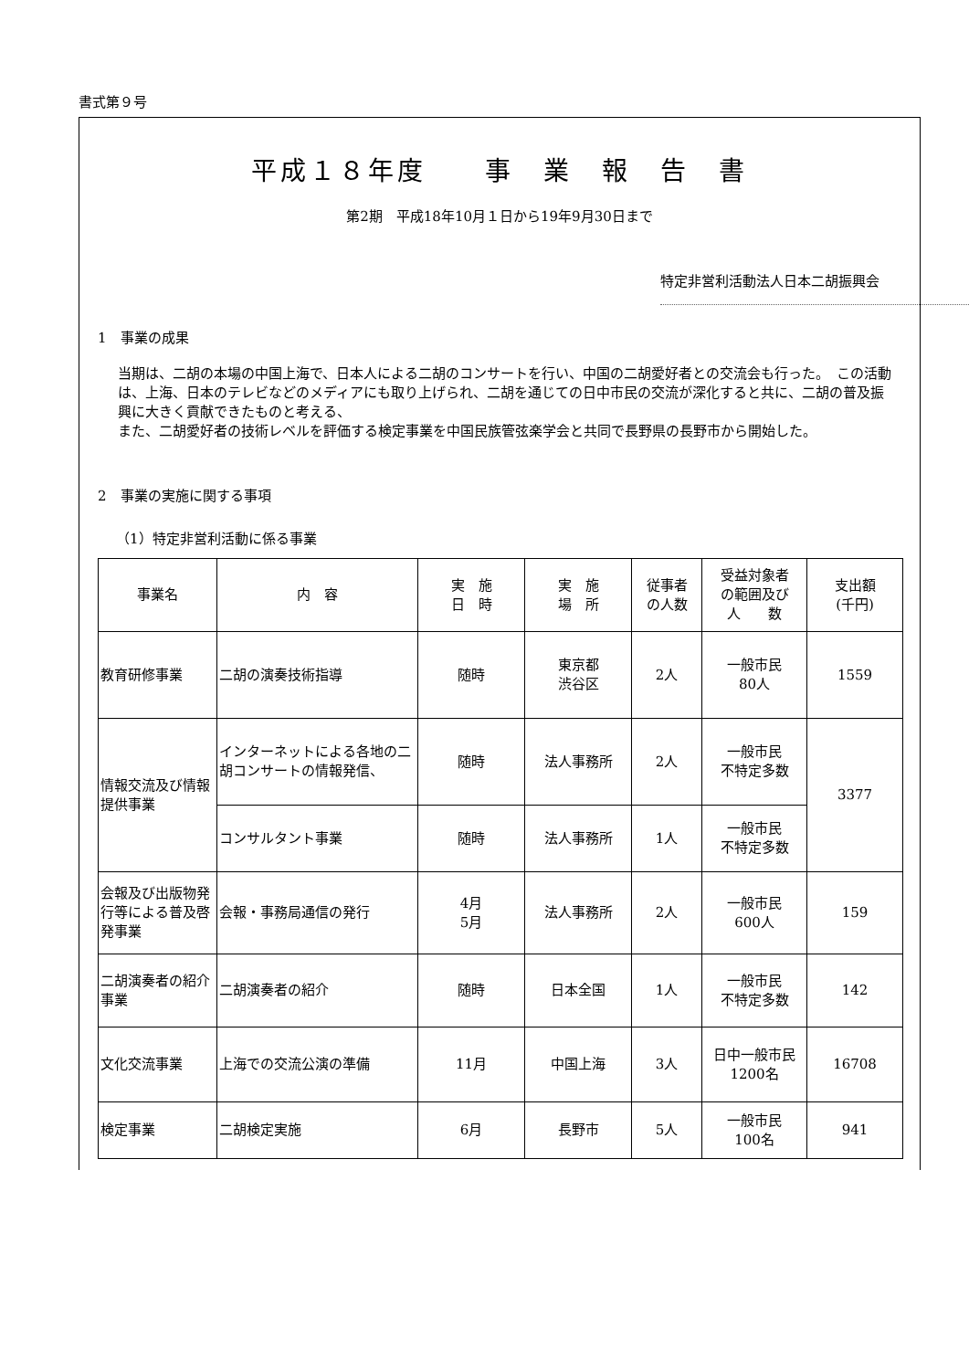書式第９号
平成１８年度　　事　業　報　告　書
第2期　平成18年10月１日から19年9月30日まで
特定非営利活動法人日本二胡振興会
1　事業の成果
当期は、二胡の本場の中国上海で、日本人による二胡のコンサートを行い、中国の二胡愛好者との交流会も行った。　この活動は、上海、日本のテレビなどのメディアにも取り上げられ、二胡を通じての日中市民の交流が深化すると共に、二胡の普及振興に大きく貢献できたものと考える、
また、二胡愛好者の技術レベルを評価する検定事業を中国民族管弦楽学会と共同で長野県の長野市から開始した。
2　事業の実施に関する事項
（1）特定非営利活動に係る事業
| 事業名 | 内 容 | 実 施 日 時 | 実 施 場 所 | 従事者 の人数 | 受益対象者 の範囲及び 人 数 | 支出額 (千円) |
| 教育研修事業 | 二胡の演奏技術指導 | 随時 | 東京都 渋谷区 | 2人 | 一般市民 80人 | 1559 |
| 情報交流及び情報提供事業 | インターネットによる各地の二胡コンサートの情報発信、 | 随時 | 法人事務所 | 2人 | 一般市民 不特定多数 | 3377 |
| | コンサルタント事業 | 随時 | 法人事務所 | 1人 | 一般市民 不特定多数 | |
| 会報及び出版物発行等による普及啓発事業 | 会報・事務局通信の発行 | 4月 5月 | 法人事務所 | 2人 | 一般市民 600人 | 159 |
| 二胡演奏者の紹介事業 | 二胡演奏者の紹介 | 随時 | 日本全国 | 1人 | 一般市民 不特定多数 | 142 |
| 文化交流事業 | 上海での交流公演の準備 | 11月 | 中国上海 | 3人 | 日中一般市民 1200名 | 16708 |
| 検定事業 | 二胡検定実施 | 6月 | 長野市 | 5人 | 一般市民 100名 | 941 |